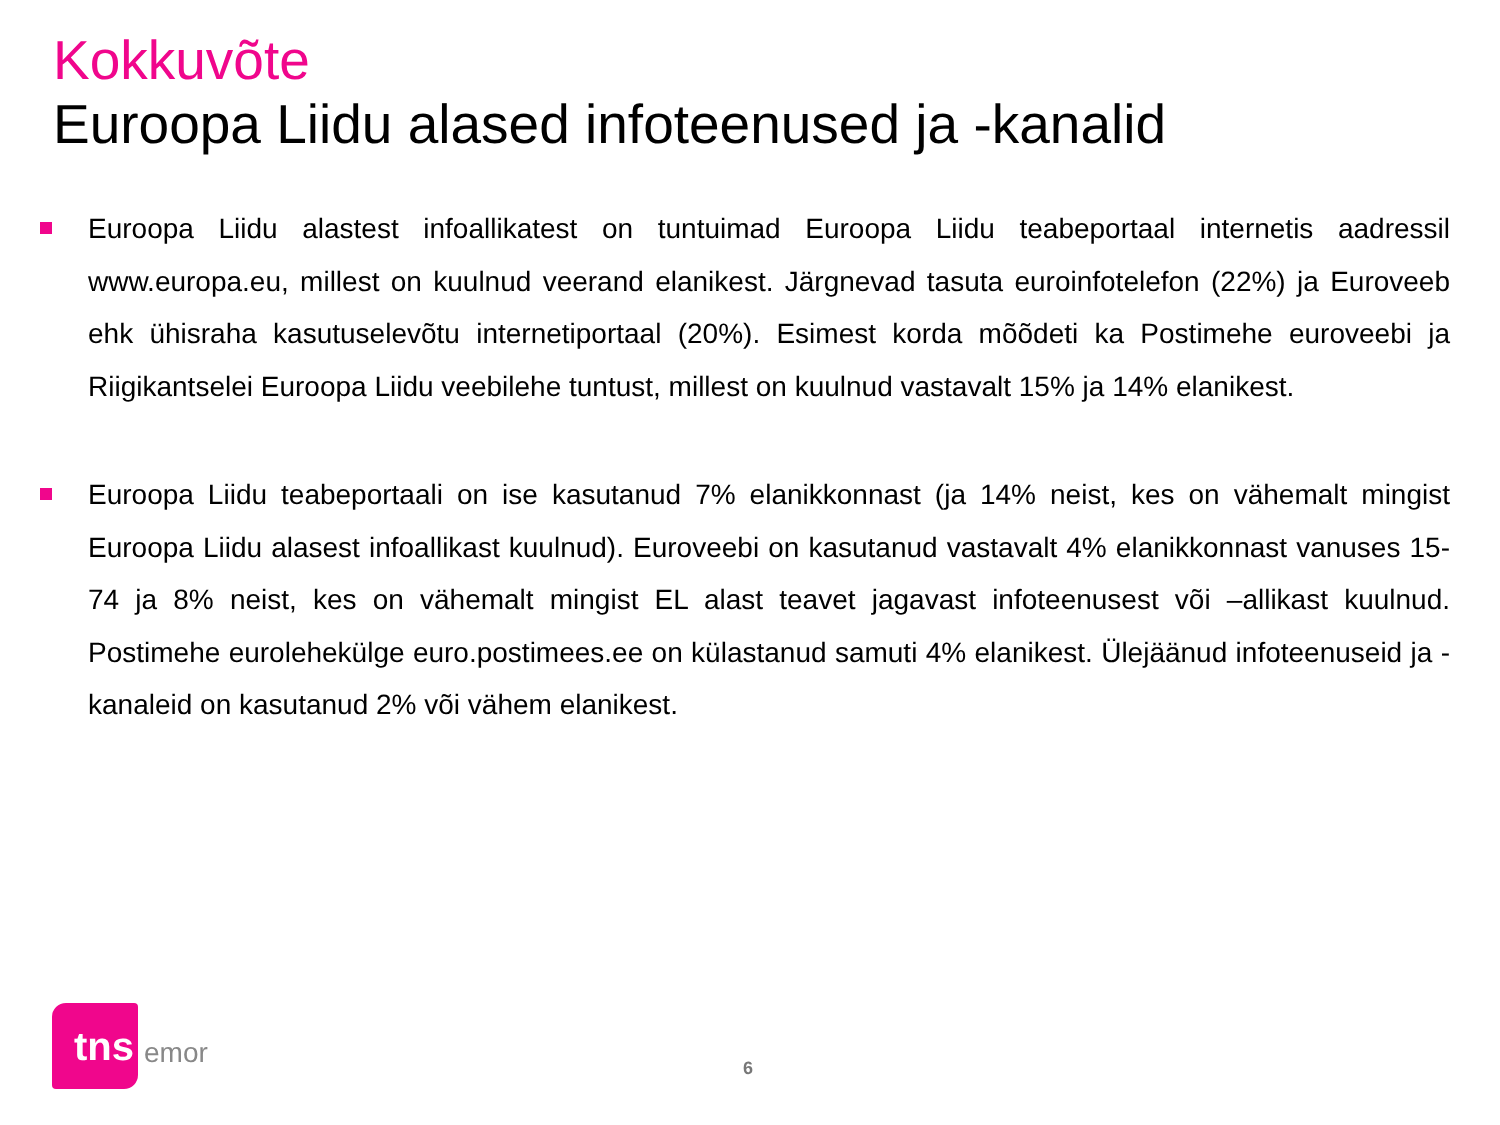Kokkuvõte
Euroopa Liidu alased infoteenused ja -kanalid
Euroopa Liidu alastest infoallikatest on tuntuimad Euroopa Liidu teabeportaal internetis aadressil www.europa.eu, millest on kuulnud veerand elanikest. Järgnevad tasuta euroinfotelefon (22%) ja Euroveeb ehk ühisraha kasutuselevõtu internetiportaal (20%). Esimest korda mõõdeti ka Postimehe euroveebi ja Riigikantselei Euroopa Liidu veebilehe tuntust, millest on kuulnud vastavalt 15% ja 14% elanikest.
Euroopa Liidu teabeportaali on ise kasutanud 7% elanikkonnast (ja 14% neist, kes on vähemalt mingist Euroopa Liidu alasest infoallikast kuulnud). Euroveebi on kasutanud vastavalt 4% elanikkonnast vanuses 15-74 ja 8% neist, kes on vähemalt mingist EL alast teavet jagavast infoteenusest või –allikast kuulnud. Postimehe eurolehekülge euro.postimees.ee on külastanud samuti 4% elanikest. Ülejäänud infoteenuseid ja -kanaleid on kasutanud 2% või vähem elanikest.
tns
emor
6